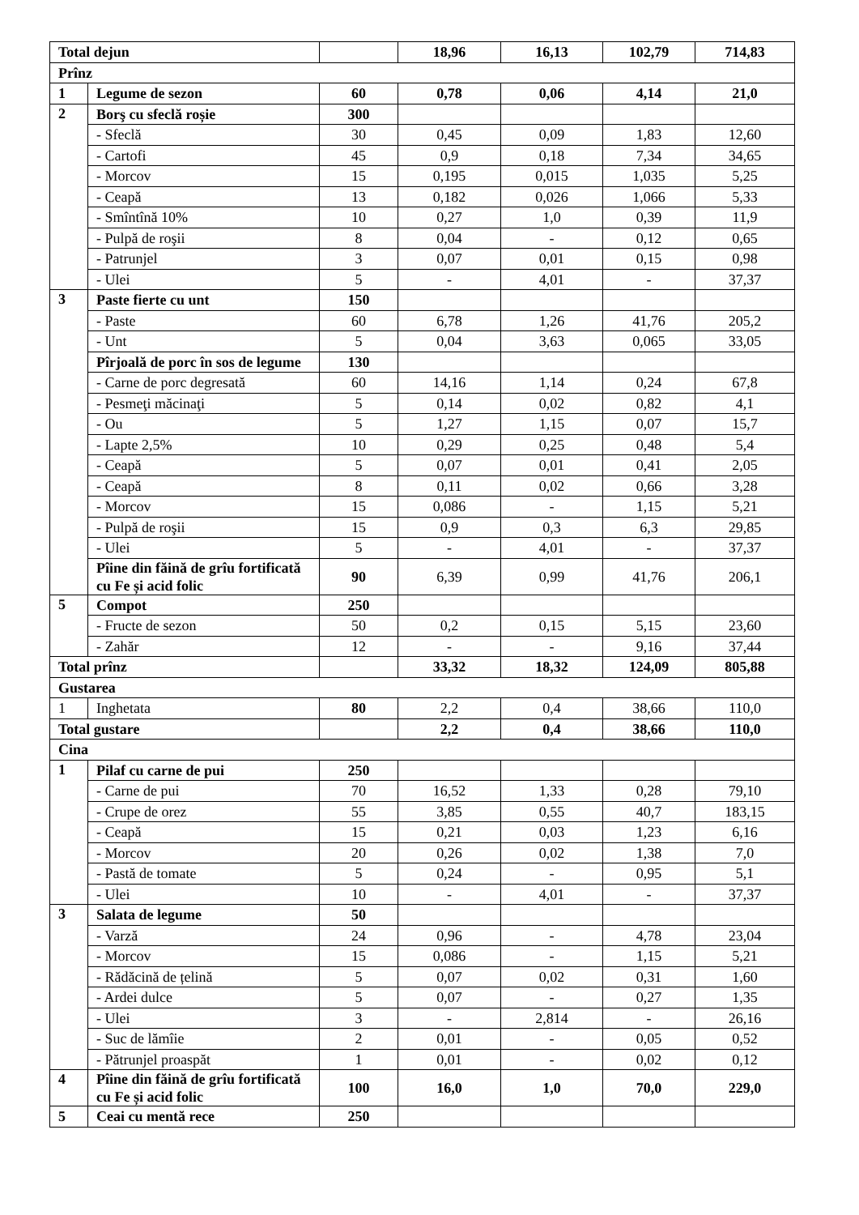| Total dejun | | | 18,96 | 16,13 | 102,79 | 714,83 |
| Prînz | | | | | | |
| 1 | Legume de sezon | 60 | 0,78 | 0,06 | 4,14 | 21,0 |
| 2 | Borş cu sfeclă roșie | 300 | | | | |
| | - Sfeclă | 30 | 0,45 | 0,09 | 1,83 | 12,60 |
| | - Cartofi | 45 | 0,9 | 0,18 | 7,34 | 34,65 |
| | - Morcov | 15 | 0,195 | 0,015 | 1,035 | 5,25 |
| | - Ceapă | 13 | 0,182 | 0,026 | 1,066 | 5,33 |
| | - Smîntînă 10% | 10 | 0,27 | 1,0 | 0,39 | 11,9 |
| | - Pulpă de roşii | 8 | 0,04 | - | 0,12 | 0,65 |
| | - Patrunjel | 3 | 0,07 | 0,01 | 0,15 | 0,98 |
| | - Ulei | 5 | - | 4,01 | - | 37,37 |
| 3 | Paste fierte cu unt | 150 | | | | |
| | - Paste | 60 | 6,78 | 1,26 | 41,76 | 205,2 |
| | - Unt | 5 | 0,04 | 3,63 | 0,065 | 33,05 |
| | Pîrjoală de porc în sos de legume | 130 | | | | |
| | - Carne de porc degresată | 60 | 14,16 | 1,14 | 0,24 | 67,8 |
| | - Pesmeţi măcinaţi | 5 | 0,14 | 0,02 | 0,82 | 4,1 |
| | - Ou | 5 | 1,27 | 1,15 | 0,07 | 15,7 |
| | - Lapte 2,5% | 10 | 0,29 | 0,25 | 0,48 | 5,4 |
| | - Ceapă | 5 | 0,07 | 0,01 | 0,41 | 2,05 |
| | - Ceapă | 8 | 0,11 | 0,02 | 0,66 | 3,28 |
| | - Morcov | 15 | 0,086 | - | 1,15 | 5,21 |
| | - Pulpă de roşii | 15 | 0,9 | 0,3 | 6,3 | 29,85 |
| | - Ulei | 5 | - | 4,01 | - | 37,37 |
| | Pîine din făină de grîu fortificată cu Fe și acid folic | 90 | 6,39 | 0,99 | 41,76 | 206,1 |
| 5 | Compot | 250 | | | | |
| | - Fructe de sezon | 50 | 0,2 | 0,15 | 5,15 | 23,60 |
| | - Zahăr | 12 | - | - | 9,16 | 37,44 |
| Total prînz | | | 33,32 | 18,32 | 124,09 | 805,88 |
| Gustarea | | | | | | |
| 1 | Inghetata | 80 | 2,2 | 0,4 | 38,66 | 110,0 |
| Total gustare | | | 2,2 | 0,4 | 38,66 | 110,0 |
| Cina | | | | | | |
| 1 | Pilaf cu carne de pui | 250 | | | | |
| | - Carne de pui | 70 | 16,52 | 1,33 | 0,28 | 79,10 |
| | - Crupe de orez | 55 | 3,85 | 0,55 | 40,7 | 183,15 |
| | - Ceapă | 15 | 0,21 | 0,03 | 1,23 | 6,16 |
| | - Morcov | 20 | 0,26 | 0,02 | 1,38 | 7,0 |
| | - Pastă de tomate | 5 | 0,24 | - | 0,95 | 5,1 |
| | - Ulei | 10 | - | 4,01 | - | 37,37 |
| 3 | Salata de legume | 50 | | | | |
| | - Varză | 24 | 0,96 | - | 4,78 | 23,04 |
| | - Morcov | 15 | 0,086 | - | 1,15 | 5,21 |
| | - Rădăcină de țelină | 5 | 0,07 | 0,02 | 0,31 | 1,60 |
| | - Ardei dulce | 5 | 0,07 | - | 0,27 | 1,35 |
| | - Ulei | 3 | - | 2,814 | - | 26,16 |
| | - Suc de lămîie | 2 | 0,01 | - | 0,05 | 0,52 |
| | - Pătrunjel proaspăt | 1 | 0,01 | - | 0,02 | 0,12 |
| 4 | Pîine din făină de grîu fortificată cu Fe și acid folic | 100 | 16,0 | 1,0 | 70,0 | 229,0 |
| 5 | Ceai cu mentă rece | 250 | | | | |